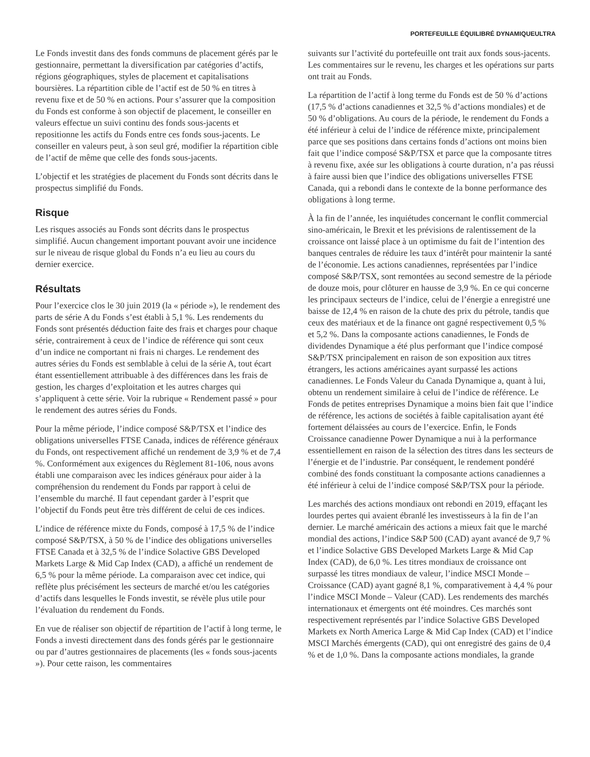PORTEFEUILLE ÉQUILIBRÉ DYNAMIQUEULTRA
Le Fonds investit dans des fonds communs de placement gérés par le gestionnaire, permettant la diversification par catégories d’actifs, régions géographiques, styles de placement et capitalisations boursières. La répartition cible de l’actif est de 50 % en titres à revenu fixe et de 50 % en actions. Pour s’assurer que la composition du Fonds est conforme à son objectif de placement, le conseiller en valeurs effectue un suivi continu des fonds sous-jacents et repositionne les actifs du Fonds entre ces fonds sous-jacents. Le conseiller en valeurs peut, à son seul gré, modifier la répartition cible de l’actif de même que celle des fonds sous-jacents.
L’objectif et les stratégies de placement du Fonds sont décrits dans le prospectus simplifié du Fonds.
Risque
Les risques associés au Fonds sont décrits dans le prospectus simplifié. Aucun changement important pouvant avoir une incidence sur le niveau de risque global du Fonds n’a eu lieu au cours du dernier exercice.
Résultats
Pour l’exercice clos le 30 juin 2019 (la « période »), le rendement des parts de série A du Fonds s’est établi à 5,1 %. Les rendements du Fonds sont présentés déduction faite des frais et charges pour chaque série, contrairement à ceux de l’indice de référence qui sont ceux d’un indice ne comportant ni frais ni charges. Le rendement des autres séries du Fonds est semblable à celui de la série A, tout écart étant essentiellement attribuable à des différences dans les frais de gestion, les charges d’exploitation et les autres charges qui s’appliquent à cette série. Voir la rubrique « Rendement passé » pour le rendement des autres séries du Fonds.
Pour la même période, l’indice composé S&P/TSX et l’indice des obligations universelles FTSE Canada, indices de référence généraux du Fonds, ont respectivement affiché un rendement de 3,9 % et de 7,4 %. Conformément aux exigences du Règlement 81-106, nous avons établi une comparaison avec les indices généraux pour aider à la compréhension du rendement du Fonds par rapport à celui de l’ensemble du marché. Il faut cependant garder à l’esprit que l’objectif du Fonds peut être très différent de celui de ces indices.
L’indice de référence mixte du Fonds, composé à 17,5 % de l’indice composé S&P/TSX, à 50 % de l’indice des obligations universelles FTSE Canada et à 32,5 % de l’indice Solactive GBS Developed Markets Large & Mid Cap Index (CAD), a affiché un rendement de 6,5 % pour la même période. La comparaison avec cet indice, qui reflète plus précisément les secteurs de marché et/ou les catégories d’actifs dans lesquelles le Fonds investit, se révèle plus utile pour l’évaluation du rendement du Fonds.
En vue de réaliser son objectif de répartition de l’actif à long terme, le Fonds a investi directement dans des fonds gérés par le gestionnaire ou par d’autres gestionnaires de placements (les « fonds sous-jacents »). Pour cette raison, les commentaires
suivants sur l’activité du portefeuille ont trait aux fonds sous-jacents. Les commentaires sur le revenu, les charges et les opérations sur parts ont trait au Fonds.
La répartition de l’actif à long terme du Fonds est de 50 % d’actions (17,5 % d’actions canadiennes et 32,5 % d’actions mondiales) et de 50 % d’obligations. Au cours de la période, le rendement du Fonds a été inférieur à celui de l’indice de référence mixte, principalement parce que ses positions dans certains fonds d’actions ont moins bien fait que l’indice composé S&P/TSX et parce que la composante titres à revenu fixe, axée sur les obligations à courte duration, n’a pas réussi à faire aussi bien que l’indice des obligations universelles FTSE Canada, qui a rebondi dans le contexte de la bonne performance des obligations à long terme.
À la fin de l’année, les inquiétudes concernant le conflit commercial sino-américain, le Brexit et les prévisions de ralentissement de la croissance ont laissé place à un optimisme du fait de l’intention des banques centrales de réduire les taux d’intérêt pour maintenir la santé de l’économie. Les actions canadiennes, représentées par l’indice composé S&P/TSX, sont remontées au second semestre de la période de douze mois, pour clôturer en hausse de 3,9 %. En ce qui concerne les principaux secteurs de l’indice, celui de l’énergie a enregistré une baisse de 12,4 % en raison de la chute des prix du pétrole, tandis que ceux des matériaux et de la finance ont gagné respectivement 0,5 % et 5,2 %. Dans la composante actions canadiennes, le Fonds de dividendes Dynamique a été plus performant que l’indice composé S&P/TSX principalement en raison de son exposition aux titres étrangers, les actions américaines ayant surpassé les actions canadiennes. Le Fonds Valeur du Canada Dynamique a, quant à lui, obtenu un rendement similaire à celui de l’indice de référence. Le Fonds de petites entreprises Dynamique a moins bien fait que l’indice de référence, les actions de sociétés à faible capitalisation ayant été fortement délaissées au cours de l’exercice. Enfin, le Fonds Croissance canadienne Power Dynamique a nui à la performance essentiellement en raison de la sélection des titres dans les secteurs de l’énergie et de l’industrie. Par conséquent, le rendement pondéré combiné des fonds constituant la composante actions canadiennes a été inférieur à celui de l’indice composé S&P/TSX pour la période.
Les marchés des actions mondiaux ont rebondi en 2019, effaçant les lourdes pertes qui avaient ébranlé les investisseurs à la fin de l’an dernier. Le marché américain des actions a mieux fait que le marché mondial des actions, l’indice S&P 500 (CAD) ayant avancé de 9,7 % et l’indice Solactive GBS Developed Markets Large & Mid Cap Index (CAD), de 6,0 %. Les titres mondiaux de croissance ont surpassé les titres mondiaux de valeur, l’indice MSCI Monde – Croissance (CAD) ayant gagné 8,1 %, comparativement à 4,4 % pour l’indice MSCI Monde – Valeur (CAD). Les rendements des marchés internationaux et émergents ont été moindres. Ces marchés sont respectivement représentés par l’indice Solactive GBS Developed Markets ex North America Large & Mid Cap Index (CAD) et l’indice MSCI Marchés émergents (CAD), qui ont enregistré des gains de 0,4 % et de 1,0 %. Dans la composante actions mondiales, la grande